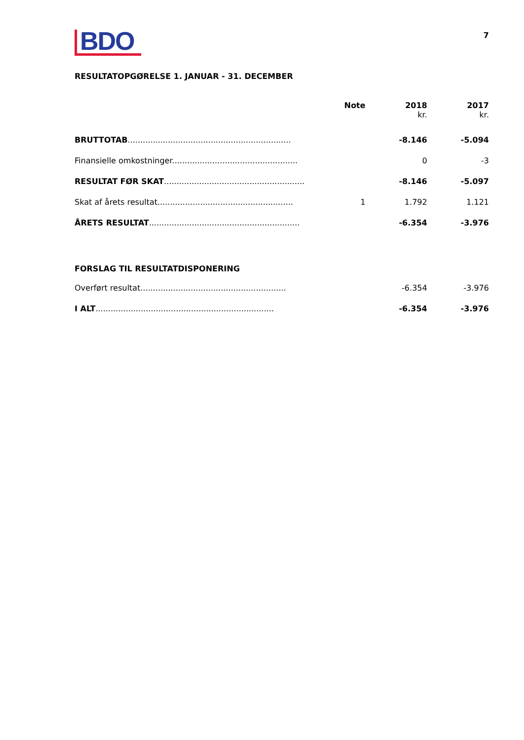BDO
7
RESULTATOPGØRELSE 1. JANUAR - 31. DECEMBER
| | Note | 2018 kr. | 2017 kr. |
| --- | --- | --- | --- |
| BRUTTOTAB ................................................................. | | -8.146 | -5.094 |
| Finansielle omkostninger.................................................. | | 0 | -3 |
| RESULTAT FØR SKAT ........................................................ | | -8.146 | -5.097 |
| Skat af årets resultat...................................................... | 1 | 1.792 | 1.121 |
| ÅRETS RESULTAT ............................................................ | | -6.354 | -3.976 |
| FORSLAG TIL RESULTATDISPONERING | | | |
| Overført resultat.......................................................... | | -6.354 | -3.976 |
| I ALT ....................................................................... | | -6.354 | -3.976 |